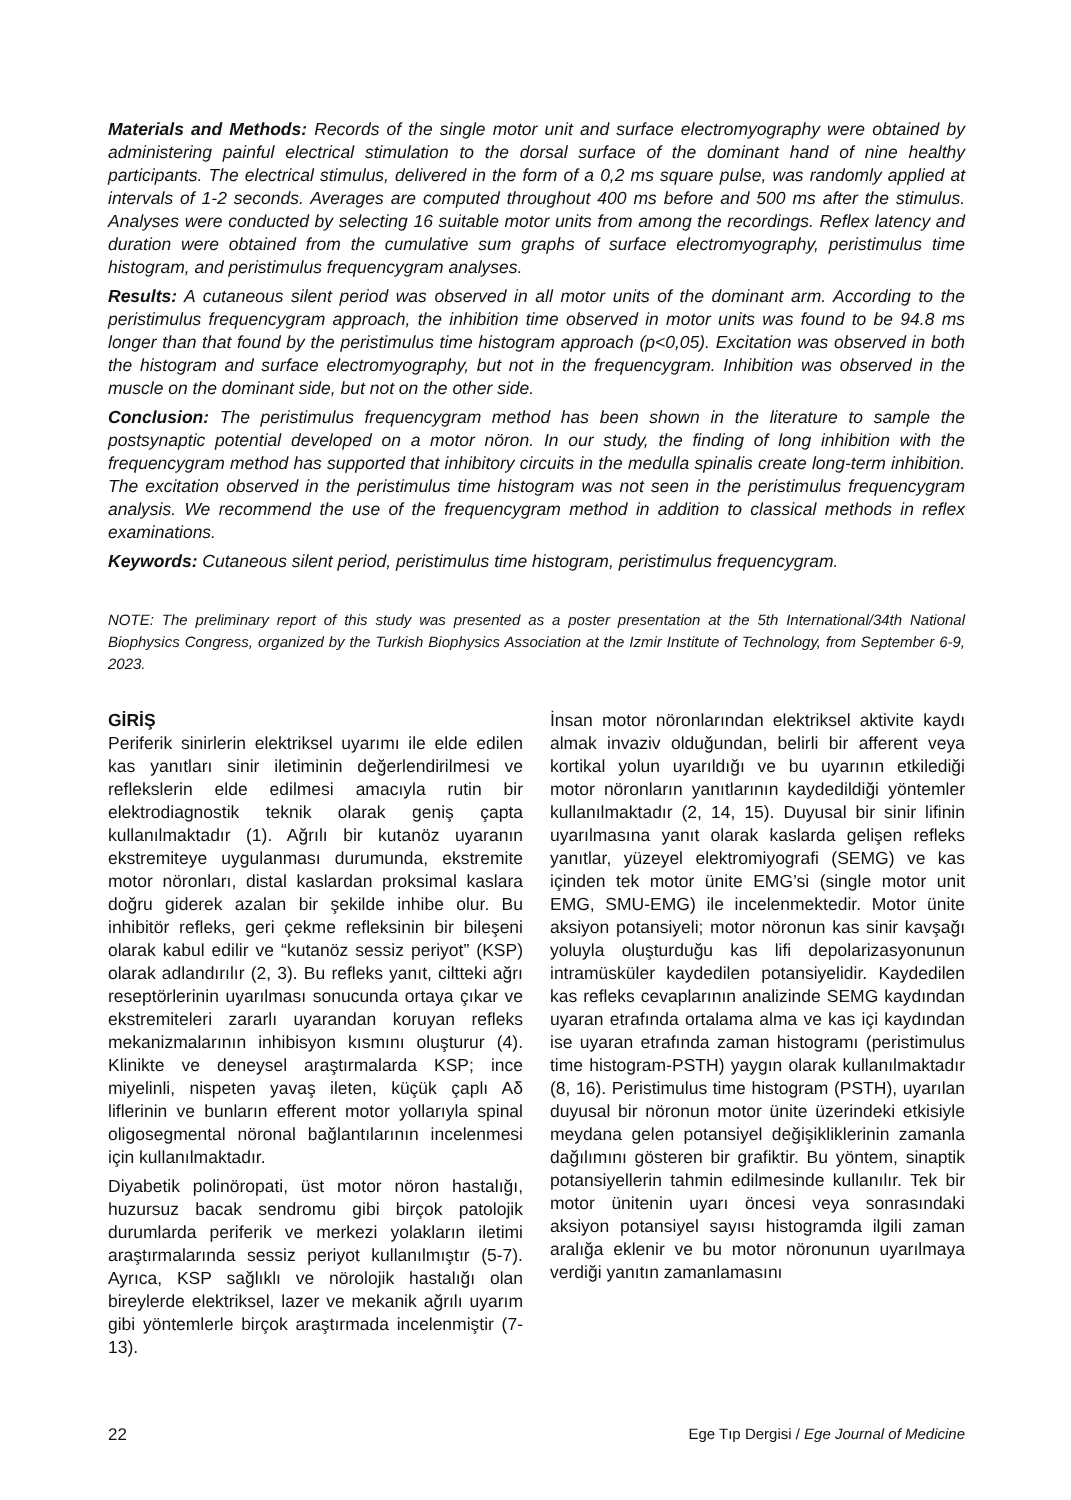Materials and Methods: Records of the single motor unit and surface electromyography were obtained by administering painful electrical stimulation to the dorsal surface of the dominant hand of nine healthy participants. The electrical stimulus, delivered in the form of a 0,2 ms square pulse, was randomly applied at intervals of 1-2 seconds. Averages are computed throughout 400 ms before and 500 ms after the stimulus. Analyses were conducted by selecting 16 suitable motor units from among the recordings. Reflex latency and duration were obtained from the cumulative sum graphs of surface electromyography, peristimulus time histogram, and peristimulus frequencygram analyses.
Results: A cutaneous silent period was observed in all motor units of the dominant arm. According to the peristimulus frequencygram approach, the inhibition time observed in motor units was found to be 94.8 ms longer than that found by the peristimulus time histogram approach (p<0,05). Excitation was observed in both the histogram and surface electromyography, but not in the frequencygram. Inhibition was observed in the muscle on the dominant side, but not on the other side.
Conclusion: The peristimulus frequencygram method has been shown in the literature to sample the postsynaptic potential developed on a motor nöron. In our study, the finding of long inhibition with the frequencygram method has supported that inhibitory circuits in the medulla spinalis create long-term inhibition. The excitation observed in the peristimulus time histogram was not seen in the peristimulus frequencygram analysis. We recommend the use of the frequencygram method in addition to classical methods in reflex examinations.
Keywords: Cutaneous silent period, peristimulus time histogram, peristimulus frequencygram.
NOTE: The preliminary report of this study was presented as a poster presentation at the 5th International/34th National Biophysics Congress, organized by the Turkish Biophysics Association at the Izmir Institute of Technology, from September 6-9, 2023.
GİRİŞ
Periferik sinirlerin elektriksel uyarımı ile elde edilen kas yanıtları sinir iletiminin değerlendirilmesi ve reflekslerin elde edilmesi amacıyla rutin bir elektrodiagnostik teknik olarak geniş çapta kullanılmaktadır (1). Ağrılı bir kutanöz uyaranın ekstremiteye uygulanması durumunda, ekstremite motor nöronları, distal kaslardan proksimal kaslara doğru giderek azalan bir şekilde inhibe olur. Bu inhibitör refleks, geri çekme refleksinin bir bileşeni olarak kabul edilir ve “kutanöz sessiz periyot” (KSP) olarak adlandırılır (2, 3). Bu refleks yanıt, ciltteki ağrı reseptörlerinin uyarılması sonucunda ortaya çıkar ve ekstremiteleri zararlı uyarandan koruyan refleks mekanizmalarının inhibisyon kısmını oluşturur (4). Klinikte ve deneysel araştırmalarda KSP; ince miyelinli, nispeten yavaş ileten, küçük çaplı Aδ liflerinin ve bunların efferent motor yollarıyla spinal oligosegmental nöronal bağlantılarının incelenmesi için kullanılmaktadır.
Diyabetik polinöropati, üst motor nöron hastalığı, huzursuz bacak sendromu gibi birçok patolojik durumlarda periferik ve merkezi yolakların iletimi araştırmalarında sessiz periyot kullanılmıştır (5-7). Ayrıca, KSP sağlıklı ve nörolojik hastalığı olan bireylerde elektriksel, lazer ve mekanik ağrılı uyarım gibi yöntemlerle birçok araştırmada incelenmiştir (7-13).
İnsan motor nöronlarından elektriksel aktivite kaydı almak invaziv olduğundan, belirli bir afferent veya kortikal yolun uyarıldığı ve bu uyarının etkilediği motor nöronların yanıtlarının kaydedildiği yöntemler kullanılmaktadır (2, 14, 15). Duyusal bir sinir lifinin uyarılmasına yanıt olarak kaslarda gelişen refleks yanıtlar, yüzeyel elektromiyografi (SEMG) ve kas içinden tek motor ünite EMG’si (single motor unit EMG, SMU-EMG) ile incelenmektedir. Motor ünite aksiyon potansiyeli; motor nöronun kas sinir kavşağı yoluyla oluşturduğu kas lifi depolarizasyonunun intramüsküler kaydedilen potansiyelidir. Kaydedilen kas refleks cevaplarının analizinde SEMG kaydından uyaran etrafında ortalama alma ve kas içi kaydından ise uyaran etrafında zaman histogramı (peristimulus time histogram-PSTH) yaygın olarak kullanılmaktadır (8, 16). Peristimulus time histogram (PSTH), uyarılan duyusal bir nöronun motor ünite üzerindeki etkisiyle meydana gelen potansiyel değişikliklerinin zamanla dağılımını gösteren bir grafiktir. Bu yöntem, sinaptik potansiyellerin tahmin edilmesinde kullanılır. Tek bir motor ünitenin uyarı öncesi veya sonrasındaki aksiyon potansiyel sayısı histogramda ilgili zaman aralığa eklenir ve bu motor nöronunun uyarılmaya verdiği yanıtın zamanlamasını
22 Ege Tıp Dergisi / Ege Journal of Medicine